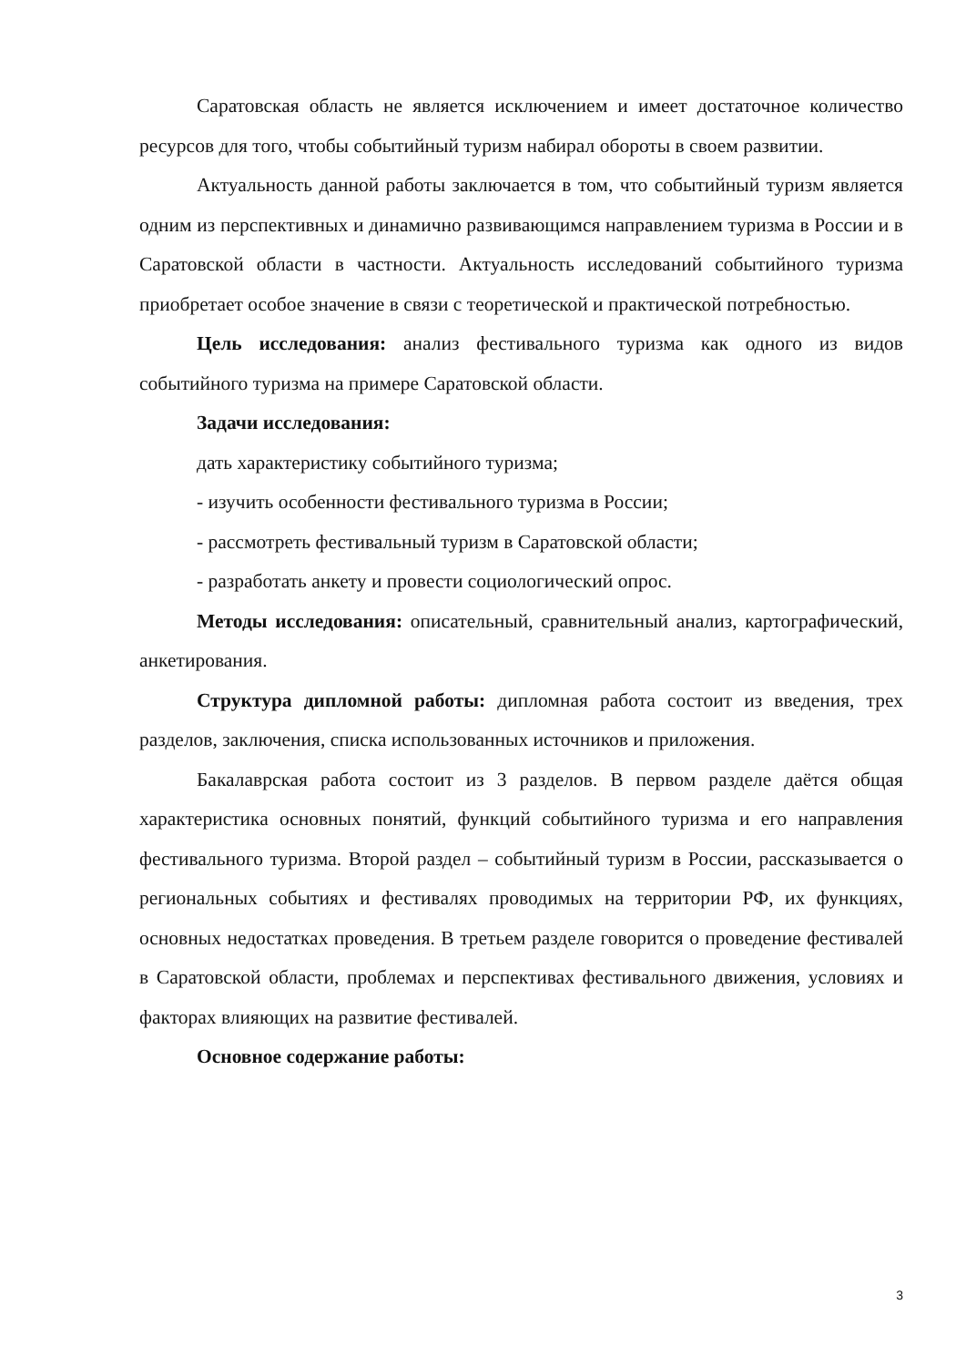Саратовская область не является исключением и имеет достаточное количество ресурсов для того, чтобы событийный туризм набирал обороты в своем развитии.
Актуальность данной работы заключается в том, что событийный туризм является одним из перспективных и динамично развивающимся направлением туризма в России и в Саратовской области в частности. Актуальность исследований событийного туризма приобретает особое значение в связи с теоретической и практической потребностью.
Цель исследования: анализ фестивального туризма как одного из видов событийного туризма на примере Саратовской области.
Задачи исследования:
дать характеристику событийного туризма;
- изучить особенности фестивального туризма в России;
- рассмотреть фестивальный туризм в Саратовской области;
- разработать анкету и провести социологический опрос.
Методы исследования: описательный, сравнительный анализ, картографический, анкетирования.
Структура дипломной работы: дипломная работа состоит из введения, трех разделов, заключения, списка использованных источников и приложения.
Бакалаврская работа состоит из 3 разделов. В первом разделе даётся общая характеристика основных понятий, функций событийного туризма и его направления фестивального туризма. Второй раздел – событийный туризм в России, рассказывается о региональных событиях и фестивалях проводимых на территории РФ, их функциях, основных недостатках проведения. В третьем разделе говорится о проведение фестивалей в Саратовской области, проблемах и перспективах фестивального движения, условиях и факторах влияющих на развитие фестивалей.
Основное содержание работы:
3